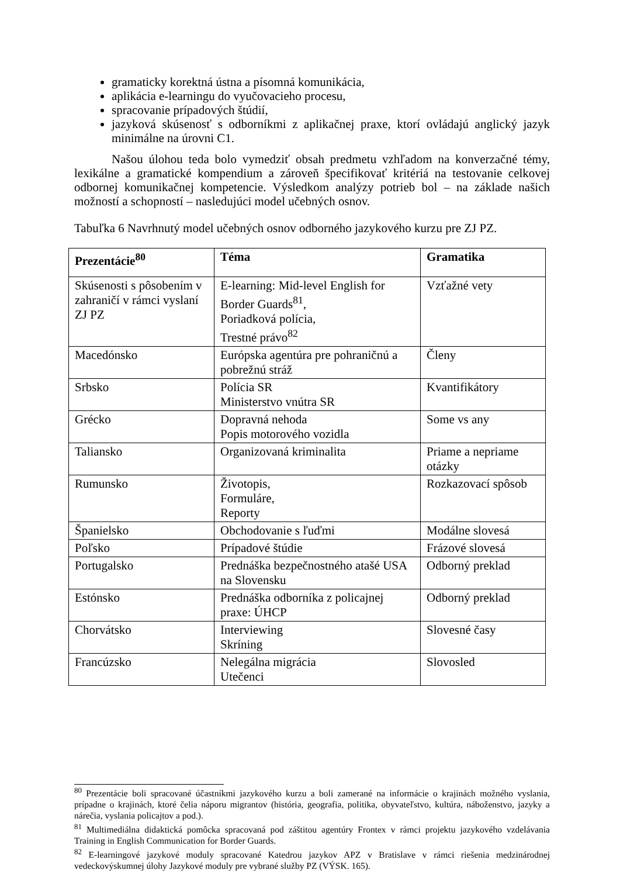gramaticky korektná ústna a písomná komunikácia,
aplikácia e-learningu do vyučovacieho procesu,
spracovanie prípadových štúdií,
jazyková skúsenosť s odborníkmi z aplikačnej praxe, ktorí ovládajú anglický jazyk minimálne na úrovni C1.
Našou úlohou teda bolo vymedziť obsah predmetu vzhľadom na konverzačné témy, lexikálne a gramatické kompendium a zároveň špecifikovať kritériá na testovanie celkovej odbornej komunikačnej kompetencie. Výsledkom analýzy potrieb bol – na základe našich možností a schopností – nasledujúci model učebných osnov.
Tabuľka 6 Navrhnutý model učebných osnov odborného jazykového kurzu pre ZJ PZ.
| Prezentácie<sup>80</sup> | Téma | Gramatika |
| --- | --- | --- |
| Skúsenosti s pôsobením v zahraničí v rámci vyslaní ZJ PZ | E-learning: Mid-level English for Border Guards<sup>81</sup>, Poriadková polícia, Trestné právo<sup>82</sup> | Vzťažné vety |
| Macedónsko | Európska agentúra pre pohraničnú a pobrežnú stráž | Členy |
| Srbsko | Polícia SR Ministerstvo vnútra SR | Kvantifikátory |
| Grécko | Dopravná nehoda Popis motorového vozidla | Some vs any |
| Taliansko | Organizovaná kriminalita | Priame a nepriame otázky |
| Rumunsko | Životopis, Formuláre, Reporty | Rozkazovací spôsob |
| Španielsko | Obchodovanie s ľuďmi | Modálne slovesá |
| Poľsko | Prípadové štúdie | Frázové slovesá |
| Portugalsko | Prednáška bezpečnostného atašé USA na Slovensku | Odborný preklad |
| Estónsko | Prednáška odborníka z policajnej praxe: ÚHCP | Odborný preklad |
| Chorvátsko | Interviewing Skríning | Slovesné časy |
| Francúzsko | Nelegálna migrácia Utečenci | Slovosled |
<sup>80</sup> Prezentácie boli spracované účastníkmi jazykového kurzu a boli zamerané na informácie o krajinách možného vyslania, prípadne o krajinách, ktoré čelia náporu migrantov (história, geografia, politika, obyvateľstvo, kultúra, náboženstvo, jazyky a nárečia, vyslania policajtov a pod.).
<sup>81</sup> Multimediálna didaktická pomôcka spracovaná pod záštitou agentúry Frontex v rámci projektu jazykového vzdelávania Training in English Communication for Border Guards.
<sup>82</sup> E-learningové jazykové moduly spracované Katedrou jazykov APZ v Bratislave v rámci riešenia medzinárodnej vedeckovýskumnej úlohy Jazykové moduly pre vybrané služby PZ (VÝSK. 165).